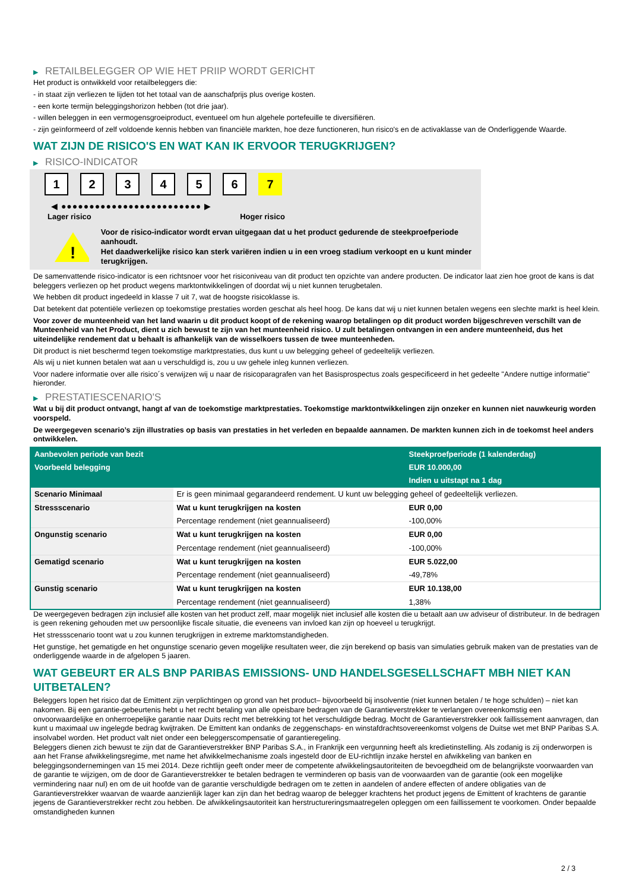▶ RETAILBELEGGER OP WIE HET PRIIP WORDT GERICHT
Het product is ontwikkeld voor retailbeleggers die:
- in staat zijn verliezen te lijden tot het totaal van de aanschafprijs plus overige kosten.
- een korte termijn beleggingshorizon hebben (tot drie jaar).
- willen beleggen in een vermogensgroeiproduct, eventueel om hun algehele portefeuille te diversifiëren.
- zijn geïnformeerd of zelf voldoende kennis hebben van financiële markten, hoe deze functioneren, hun risico's en de activaklasse van de Onderliggende Waarde.
WAT ZIJN DE RISICO'S EN WAT KAN IK ERVOOR TERUGKRIJGEN?
▶ RISICO-INDICATOR
1 2 3 4 5 6 7
◀ ●●●●●●●●●●●●●●●●●●●●●●●●● ▶
Lager risico Hoger risico
!
Voor de risico-indicator wordt ervan uitgegaan dat u het product gedurende de steekproefperiode aanhoudt.
Het daadwerkelijke risico kan sterk variëren indien u in een vroeg stadium verkoopt en u kunt minder terugkrijgen.
De samenvattende risico-indicator is een richtsnoer voor het risiconiveau van dit product ten opzichte van andere producten. De indicator laat zien hoe groot de kans is dat beleggers verliezen op het product wegens marktontwikkelingen of doordat wij u niet kunnen terugbetalen.
We hebben dit product ingedeeld in klasse 7 uit 7, wat de hoogste risicoklasse is.
Dat betekent dat potentiële verliezen op toekomstige prestaties worden geschat als heel hoog. De kans dat wij u niet kunnen betalen wegens een slechte markt is heel klein.
Voor zover de munteenheid van het land waarin u dit product koopt of de rekening waarop betalingen op dit product worden bijgeschreven verschilt van de Munteenheid van het Product, dient u zich bewust te zijn van het munteenheid risico. U zult betalingen ontvangen in een andere munteenheid, dus het uiteindelijke rendement dat u behaalt is afhankelijk van de wisselkoers tussen de twee munteenheden.
Dit product is niet beschermd tegen toekomstige marktprestaties, dus kunt u uw belegging geheel of gedeeltelijk verliezen.
Als wij u niet kunnen betalen wat aan u verschuldigd is, zou u uw gehele inleg kunnen verliezen.
Voor nadere informatie over alle risico´s verwijzen wij u naar de risicoparagrafen van het Basisprospectus zoals gespecificeerd in het gedeelte "Andere nuttige informatie" hieronder.
▶ PRESTATIESCENARIO'S
Wat u bij dit product ontvangt, hangt af van de toekomstige marktprestaties. Toekomstige marktontwikkelingen zijn onzeker en kunnen niet nauwkeurig worden voorspeld.
De weergegeven scenario’s zijn illustraties op basis van prestaties in het verleden en bepaalde aannamen. De markten kunnen zich in de toekomst heel anders ontwikkelen.
| Aanbevolen periode van bezit | | Steekproefperiode (1 kalenderdag) |
| --- | --- | --- |
| Voorbeeld belegging | | EUR 10.000,00 |
| | | Indien u uitstapt na 1 dag |
| Scenario Minimaal | Er is geen minimaal gegarandeerd rendement. U kunt uw belegging geheel of gedeeltelijk verliezen. | |
| Stressscenario | Wat u kunt terugkrijgen na kosten | EUR 0,00 |
| | Percentage rendement (niet geannualiseerd) | -100,00% |
| Ongunstig scenario | Wat u kunt terugkrijgen na kosten | EUR 0,00 |
| | Percentage rendement (niet geannualiseerd) | -100,00% |
| Gematigd scenario | Wat u kunt terugkrijgen na kosten | EUR 5.022,00 |
| | Percentage rendement (niet geannualiseerd) | -49,78% |
| Gunstig scenario | Wat u kunt terugkrijgen na kosten | EUR 10.138,00 |
| | Percentage rendement (niet geannualiseerd) | 1,38% |
De weergegeven bedragen zijn inclusief alle kosten van het product zelf, maar mogelijk niet inclusief alle kosten die u betaalt aan uw adviseur of distributeur. In de bedragen is geen rekening gehouden met uw persoonlijke fiscale situatie, die eveneens van invloed kan zijn op hoeveel u terugkrijgt.
Het stressscenario toont wat u zou kunnen terugkrijgen in extreme marktomstandigheden.
Het gunstige, het gematigde en het ongunstige scenario geven mogelijke resultaten weer, die zijn berekend op basis van simulaties gebruik maken van de prestaties van de onderliggende waarde in de afgelopen 5 jaaren.
WAT GEBEURT ER ALS BNP PARIBAS EMISSIONS- UND HANDELSGESELLSCHAFT MBH NIET KAN UITBETALEN?
Beleggers lopen het risico dat de Emittent zijn verplichtingen op grond van het product– bijvoorbeeld bij insolventie (niet kunnen betalen / te hoge schulden) – niet kan nakomen. Bij een garantie-gebeurtenis hebt u het recht betaling van alle opeisbare bedragen van de Garantieverstrekker te verlangen overeenkomstig een onvoorwaardelijke en onherroepelijke garantie naar Duits recht met betrekking tot het verschuldigde bedrag. Mocht de Garantieverstrekker ook faillissement aanvragen, dan kunt u maximaal uw ingelegde bedrag kwijtraken. De Emittent kan ondanks de zeggenschaps- en winstafdrachtsovereenkomst volgens de Duitse wet met BNP Paribas S.A. insolvabel worden. Het product valt niet onder een beleggerscompensatie of garantieregeling.
Beleggers dienen zich bewust te zijn dat de Garantieverstrekker BNP Paribas S.A., in Frankrijk een vergunning heeft als kredietinstelling. Als zodanig is zij onderworpen is aan het Franse afwikkelingsregime, met name het afwikkelmechanisme zoals ingesteld door de EU-richtlijn inzake herstel en afwikkeling van banken en beleggingsondernemingen van 15 mei 2014. Deze richtlijn geeft onder meer de competente afwikkelingsautoriteiten de bevoegdheid om de belangrijkste voorwaarden van de garantie te wijzigen, om de door de Garantieverstrekker te betalen bedragen te verminderen op basis van de voorwaarden van de garantie (ook een mogelijke vermindering naar nul) en om de uit hoofde van de garantie verschuldigde bedragen om te zetten in aandelen of andere effecten of andere obligaties van de Garantieverstrekker waarvan de waarde aanzienlijk lager kan zijn dan het bedrag waarop de belegger krachtens het product jegens de Emittent of krachtens de garantie jegens de Garantieverstrekker recht zou hebben. De afwikkelingsautoriteit kan herstructureringsmaatregelen opleggen om een faillissement te voorkomen. Onder bepaalde omstandigheden kunnen
2 / 3